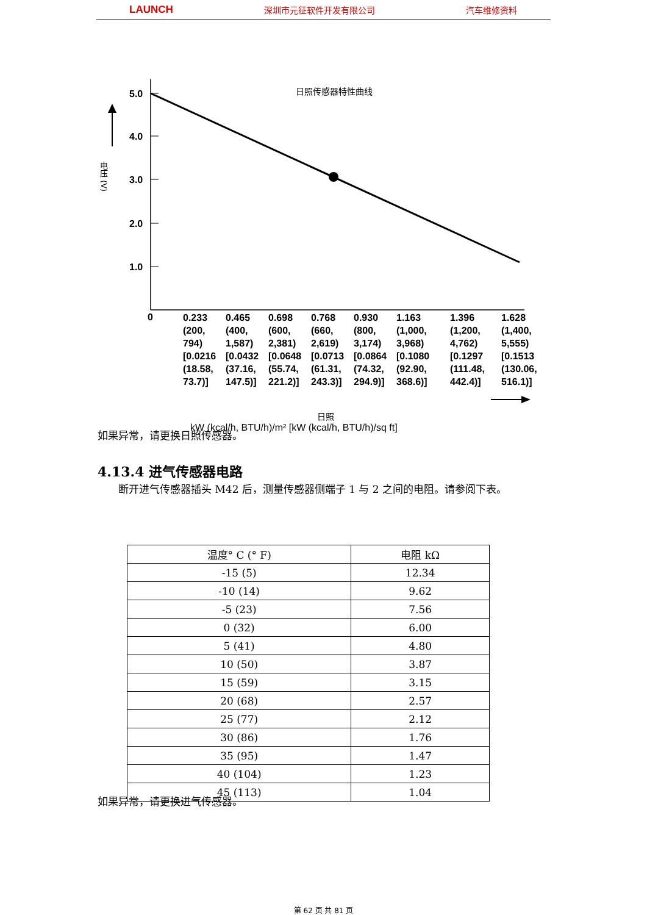LAUNCH 深圳市元征软件开发有限公司 汽车维修资料
5.0
4.0
3.0
2.0
1.0
0
日照传感器特性曲线
电压 (V)
0.233
(200,
794)
[0.0216
(18.58,
73.7)]
0.465
(400,
1,587)
[0.0432
(37.16,
147.5)]
0.698
(600,
2,381)
[0.0648
(55.74,
221.2)]
0.768
(660,
2,619)
[0.0713
(61.31,
243.3)]
0.930
(800,
3,174)
[0.0864
(74.32,
294.9)]
1.163
(1,000,
3,968)
[0.1080
(92.90,
368.6)]
1.396
(1,200,
4,762)
[0.1297
(111.48,
442.4)]
1.628
(1,400,
5,555)
[0.1513
(130.06,
516.1)]
日照
kW (kcal/h, BTU/h)/m² [kW (kcal/h, BTU/h)/sq ft]
如果异常，请更换日照传感器。
4.13.4 进气传感器电路
　　断开进气传感器插头 M42 后，测量传感器侧端子 1 与 2 之间的电阻。请参阅下表。
| 温度° C (° F) | 电阻 kΩ |
| --- | --- |
| -15 (5) | 12.34 |
| -10 (14) | 9.62 |
| -5 (23) | 7.56 |
| 0 (32) | 6.00 |
| 5 (41) | 4.80 |
| 10 (50) | 3.87 |
| 15 (59) | 3.15 |
| 20 (68) | 2.57 |
| 25 (77) | 2.12 |
| 30 (86) | 1.76 |
| 35 (95) | 1.47 |
| 40 (104) | 1.23 |
| 45 (113) | 1.04 |
如果异常，请更换进气传感器。
第 62 页 共 81 页